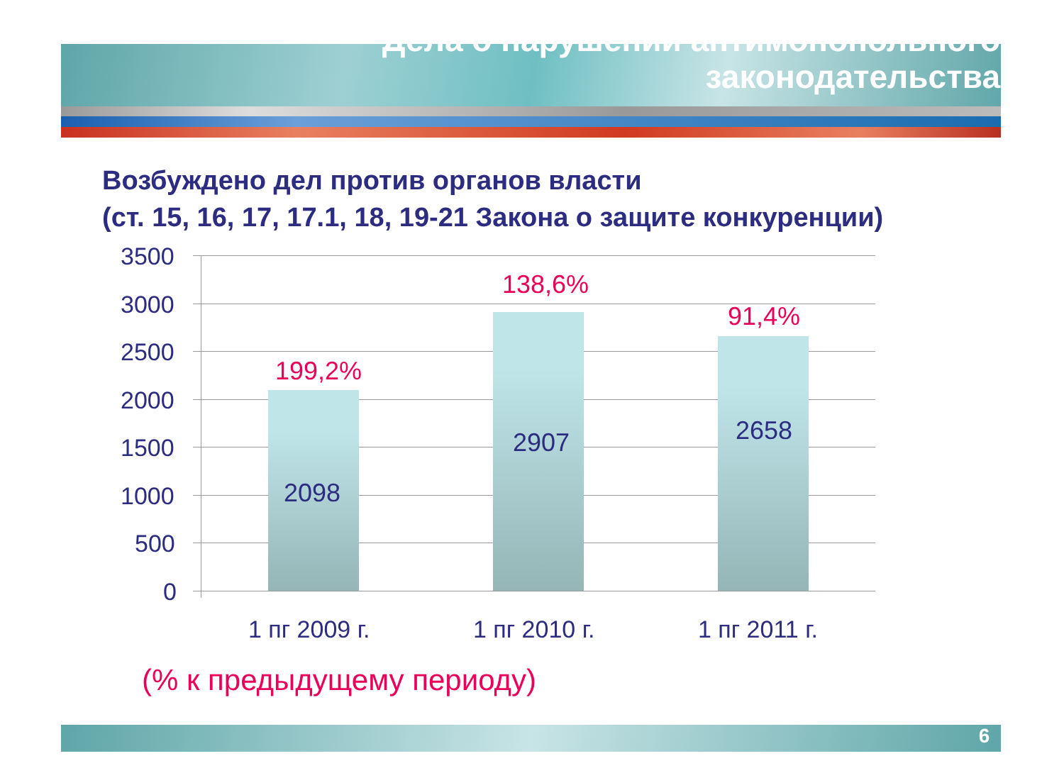Дела о нарушении антимонопольного
законодательства
Возбуждено дел против органов власти
(ст. 15, 16, 17, 17.1, 18, 19-21 Закона о защите конкуренции)
3500
3000
2500
2000
1500
1000
500
0
199,2%
2098
138,6%
2907
91,4%
2658
1 пг 2009 г. 1 пг 2010 г. 1 пг 2011 г.
(% к предыдущему периоду)
6